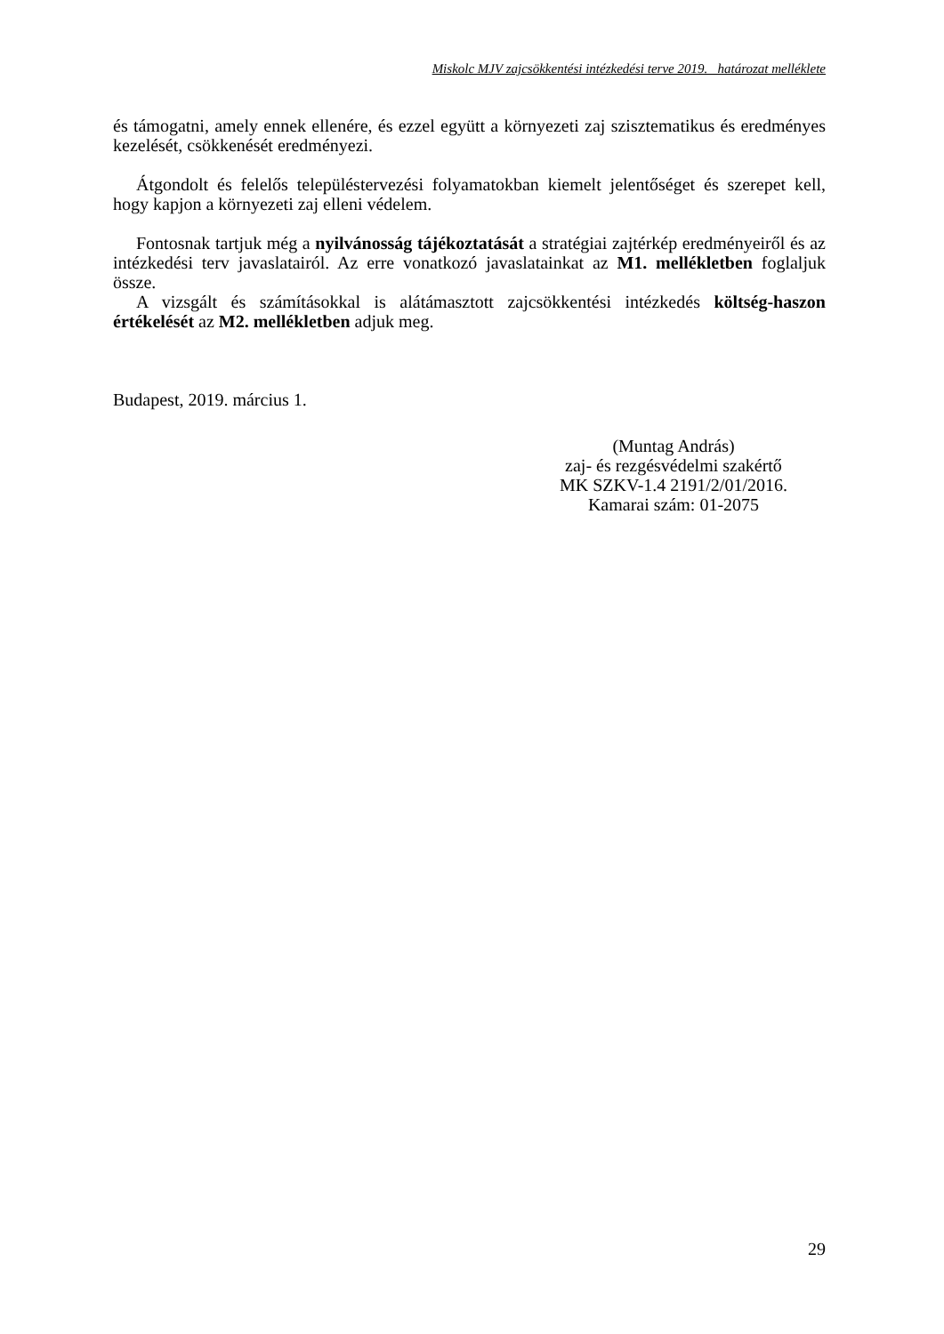Miskolc MJV zajcsökkentési intézkedési terve 2019. határozat melléklete
és támogatni, amely ennek ellenére, és ezzel együtt a környezeti zaj szisztematikus és eredményes kezelését, csökkenését eredményezi.
Átgondolt és felelős településtervezési folyamatokban kiemelt jelentőséget és szerepet kell, hogy kapjon a környezeti zaj elleni védelem.
Fontosnak tartjuk még a nyilvánosság tájékoztatását a stratégiai zajtérkép eredményeiről és az intézkedési terv javaslatairól. Az erre vonatkozó javaslatainkat az M1. mellékletben foglaljuk össze.
A vizsgált és számításokkal is alátámasztott zajcsökkentési intézkedés költség-haszon értékelését az M2. mellékletben adjuk meg.
Budapest, 2019. március 1.
(Muntag András)
zaj- és rezgésvédelmi szakértő
MK SZKV-1.4 2191/2/01/2016.
Kamarai szám: 01-2075
29